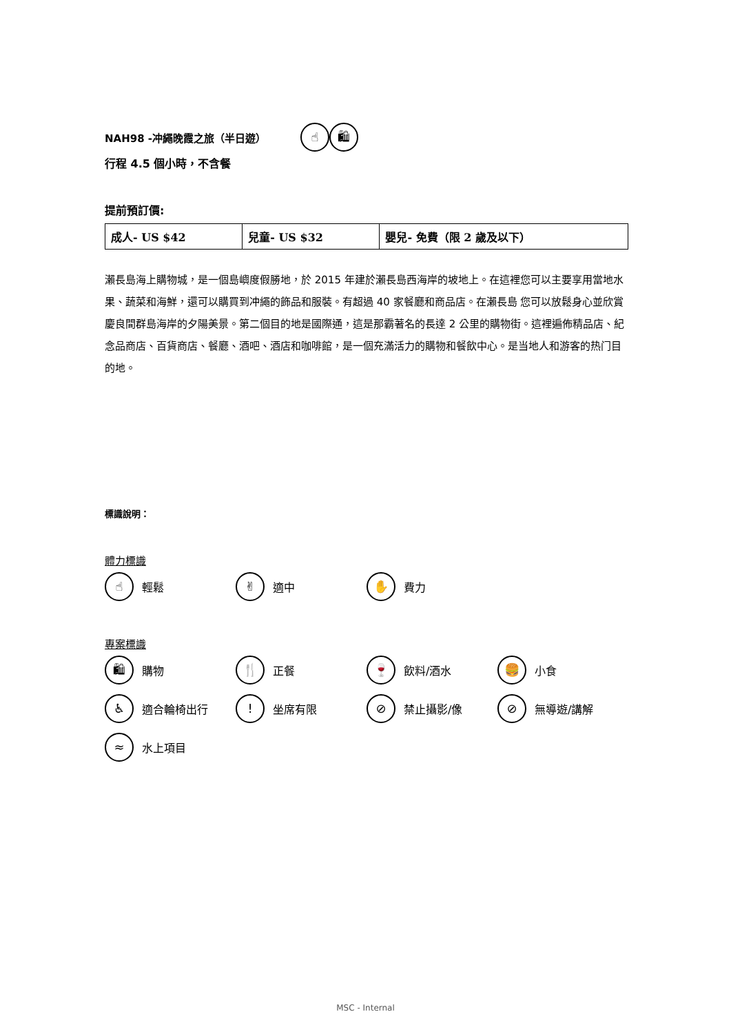NAH98 -冲繩晚霞之旅（半日遊）
☝ 🛍
行程 4.5 個小時，不含餐
提前預訂價:
| 成人- US $42 | 兒童- US $32 | 嬰兒- 免費（限 2 歲及以下） |
瀨長島海上購物城，是一個島嶼度假勝地，於 2015 年建於瀨長島西海岸的坡地上。在這裡您可以主要享用當地水果、蔬菜和海鮮，還可以購買到冲繩的飾品和服裝。有超過 40 家餐廳和商品店。在瀨長島 您可以放鬆身心並欣賞慶良間群島海岸的夕陽美景。第二個目的地是國際通，這是那霸著名的長達 2 公里的購物街。這裡遍佈精品店、紀念品商店、百貨商店、餐廳、酒吧、酒店和咖啡館，是一個充滿活力的購物和餐飲中心。是当地人和游客的热门目的地。
標識說明：
體力標識
☝ 輕鬆
✌ 適中
✋ 費力
專案標識
🛍 購物
🍴 正餐
🍷 飲料/酒水
🍔 小食
♿ 適合輪椅出行
! 坐席有限
⊘ 禁止攝影/像
⊘ 無導遊/講解
≈ 水上項目
MSC - Internal